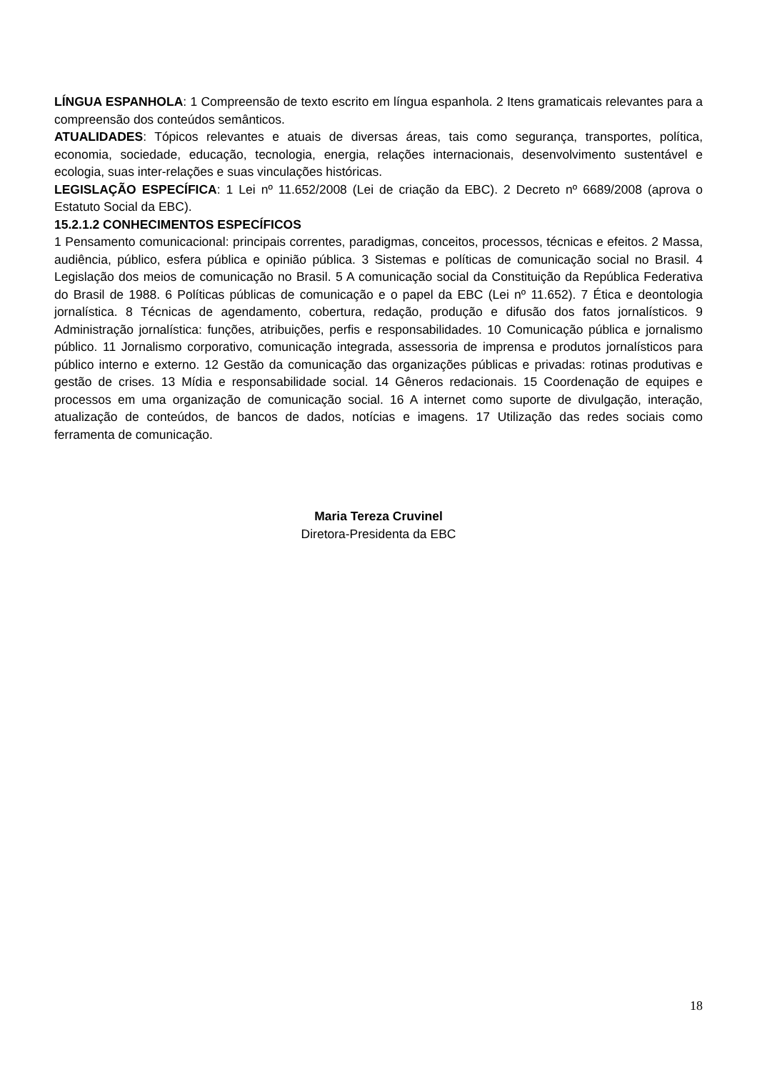LÍNGUA ESPANHOLA: 1 Compreensão de texto escrito em língua espanhola. 2 Itens gramaticais relevantes para a compreensão dos conteúdos semânticos.
ATUALIDADES: Tópicos relevantes e atuais de diversas áreas, tais como segurança, transportes, política, economia, sociedade, educação, tecnologia, energia, relações internacionais, desenvolvimento sustentável e ecologia, suas inter-relações e suas vinculações históricas.
LEGISLAÇÃO ESPECÍFICA: 1 Lei nº 11.652/2008 (Lei de criação da EBC). 2 Decreto nº 6689/2008 (aprova o Estatuto Social da EBC).
15.2.1.2 CONHECIMENTOS ESPECÍFICOS
1 Pensamento comunicacional: principais correntes, paradigmas, conceitos, processos, técnicas e efeitos. 2 Massa, audiência, público, esfera pública e opinião pública. 3 Sistemas e políticas de comunicação social no Brasil. 4 Legislação dos meios de comunicação no Brasil. 5 A comunicação social da Constituição da República Federativa do Brasil de 1988. 6 Políticas públicas de comunicação e o papel da EBC (Lei nº 11.652). 7 Ética e deontologia jornalística. 8 Técnicas de agendamento, cobertura, redação, produção e difusão dos fatos jornalísticos. 9 Administração jornalística: funções, atribuições, perfis e responsabilidades. 10 Comunicação pública e jornalismo público. 11 Jornalismo corporativo, comunicação integrada, assessoria de imprensa e produtos jornalísticos para público interno e externo. 12 Gestão da comunicação das organizações públicas e privadas: rotinas produtivas e gestão de crises. 13 Mídia e responsabilidade social. 14 Gêneros redacionais. 15 Coordenação de equipes e processos em uma organização de comunicação social. 16 A internet como suporte de divulgação, interação, atualização de conteúdos, de bancos de dados, notícias e imagens. 17 Utilização das redes sociais como ferramenta de comunicação.
Maria Tereza Cruvinel
Diretora-Presidenta da EBC
18